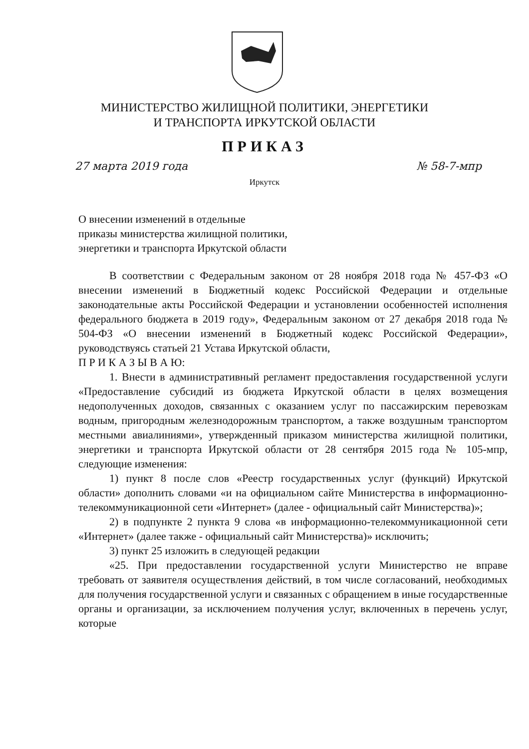МИНИСТЕРСТВО ЖИЛИЩНОЙ ПОЛИТИКИ, ЭНЕРГЕТИКИ
И ТРАНСПОРТА ИРКУТСКОЙ ОБЛАСТИ
ПРИКАЗ
27 марта 2019 года № 58-7-мпр
Иркутск
О внесении изменений в отдельные
приказы министерства жилищной политики,
энергетики и транспорта Иркутской области
В соответствии с Федеральным законом от 28 ноября 2018 года № 457-ФЗ «О внесении изменений в Бюджетный кодекс Российской Федерации и отдельные законодательные акты Российской Федерации и установлении особенностей исполнения федерального бюджета в 2019 году», Федеральным законом от 27 декабря 2018 года № 504-ФЗ «О внесении изменений в Бюджетный кодекс Российской Федерации», руководствуясь статьей 21 Устава Иркутской области,
П Р И К А З Ы В А Ю:
1. Внести в административный регламент предоставления государственной услуги «Предоставление субсидий из бюджета Иркутской области в целях возмещения недополученных доходов, связанных с оказанием услуг по пассажирским перевозкам водным, пригородным железнодорожным транспортом, а также воздушным транспортом местными авиалиниями», утвержденный приказом министерства жилищной политики, энергетики и транспорта Иркутской области от 28 сентября 2015 года № 105-мпр, следующие изменения:
1) пункт 8 после слов «Реестр государственных услуг (функций) Иркутской области» дополнить словами «и на официальном сайте Министерства в информационно-телекоммуникационной сети «Интернет» (далее - официальный сайт Министерства)»;
2) в подпункте 2 пункта 9 слова «в информационно-телекоммуникационной сети «Интернет» (далее также - официальный сайт Министерства)» исключить;
3) пункт 25 изложить в следующей редакции
«25. При предоставлении государственной услуги Министерство не вправе требовать от заявителя осуществления действий, в том числе согласований, необходимых для получения государственной услуги и связанных с обращением в иные государственные органы и организации, за исключением получения услуг, включенных в перечень услуг, которые